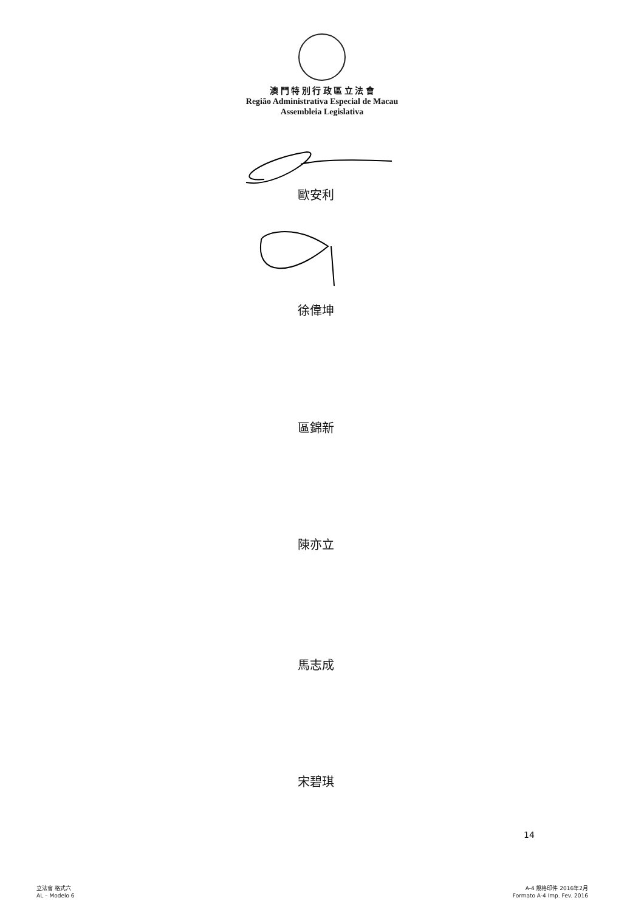澳 門 特 別 行 政 區 立 法 會
Região Administrativa Especial de Macau
Assembleia Legislativa
歐安利
徐偉坤
區錦新
陳亦立
馬志成
宋碧琪
14
立法會 格式六
AL – Modelo 6
A-4 規格印件 2016年2月
Formato A-4 Imp. Fev. 2016